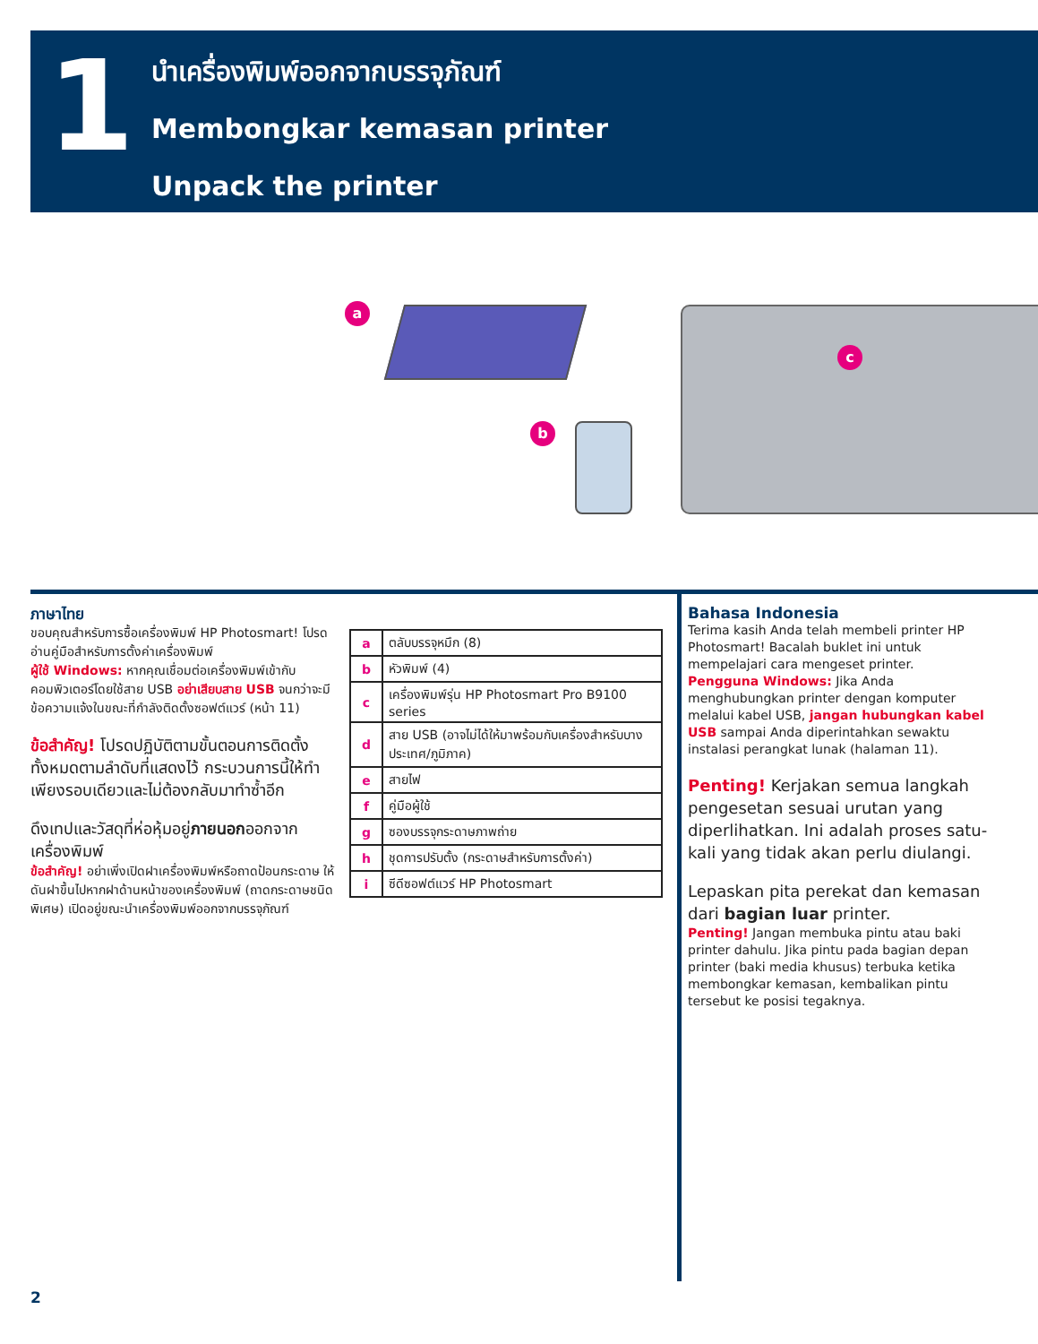1
นำเครื่องพิมพ์ออกจากบรรจุภัณฑ์
Membongkar kemasan printer
Unpack the printer
a
b
c
ภาษาไทย
ขอบคุณสำหรับการซื้อเครื่องพิมพ์ HP Photosmart! โปรดอ่านคู่มือสำหรับการตั้งค่าเครื่องพิมพ์
ผู้ใช้ Windows: หากคุณเชื่อมต่อเครื่องพิมพ์เข้ากับคอมพิวเตอร์โดยใช้สาย USB อย่าเสียบสาย USB จนกว่าจะมีข้อความแจ้งในขณะที่กำลังติดตั้งซอฟต์แวร์ (หน้า 11)
ข้อสำคัญ! โปรดปฏิบัติตามขั้นตอนการติดตั้งทั้งหมดตามลำดับที่แสดงไว้ กระบวนการนี้ให้ทำเพียงรอบเดียวและไม่ต้องกลับมาทำซ้ำอีก
ดึงเทปและวัสดุที่ห่อหุ้มอยู่ภายนอกออกจากเครื่องพิมพ์
ข้อสำคัญ! อย่าเพิ่งเปิดฝาเครื่องพิมพ์หรือถาดป้อนกระดาษ ให้ดันฝาขึ้นไปหากฝาด้านหน้าของเครื่องพิมพ์ (ถาดกระดาษชนิดพิเศษ) เปิดอยู่ขณะนำเครื่องพิมพ์ออกจากบรรจุภัณฑ์
| a | ตลับบรรจุหมึก (8) |
| b | หัวพิมพ์ (4) |
| c | เครื่องพิมพ์รุ่น HP Photosmart Pro B9100 series |
| d | สาย USB (อาจไม่ได้ให้มาพร้อมกับเครื่องสำหรับบางประเทศ/ภูมิภาค) |
| e | สายไฟ |
| f | คู่มือผู้ใช้ |
| g | ซองบรรจุกระดาษภาพถ่าย |
| h | ชุดการปรับตั้ง (กระดาษสำหรับการตั้งค่า) |
| i | ซีดีซอฟต์แวร์ HP Photosmart |
Bahasa Indonesia
Terima kasih Anda telah membeli printer HP Photosmart! Bacalah buklet ini untuk mempelajari cara mengeset printer.
Pengguna Windows: Jika Anda menghubungkan printer dengan komputer melalui kabel USB, jangan hubungkan kabel USB sampai Anda diperintahkan sewaktu instalasi perangkat lunak (halaman 11).
Penting! Kerjakan semua langkah pengesetan sesuai urutan yang diperlihatkan. Ini adalah proses satu-kali yang tidak akan perlu diulangi.
Lepaskan pita perekat dan kemasan dari bagian luar printer.
Penting! Jangan membuka pintu atau baki printer dahulu. Jika pintu pada bagian depan printer (baki media khusus) terbuka ketika membongkar kemasan, kembalikan pintu tersebut ke posisi tegaknya.
2